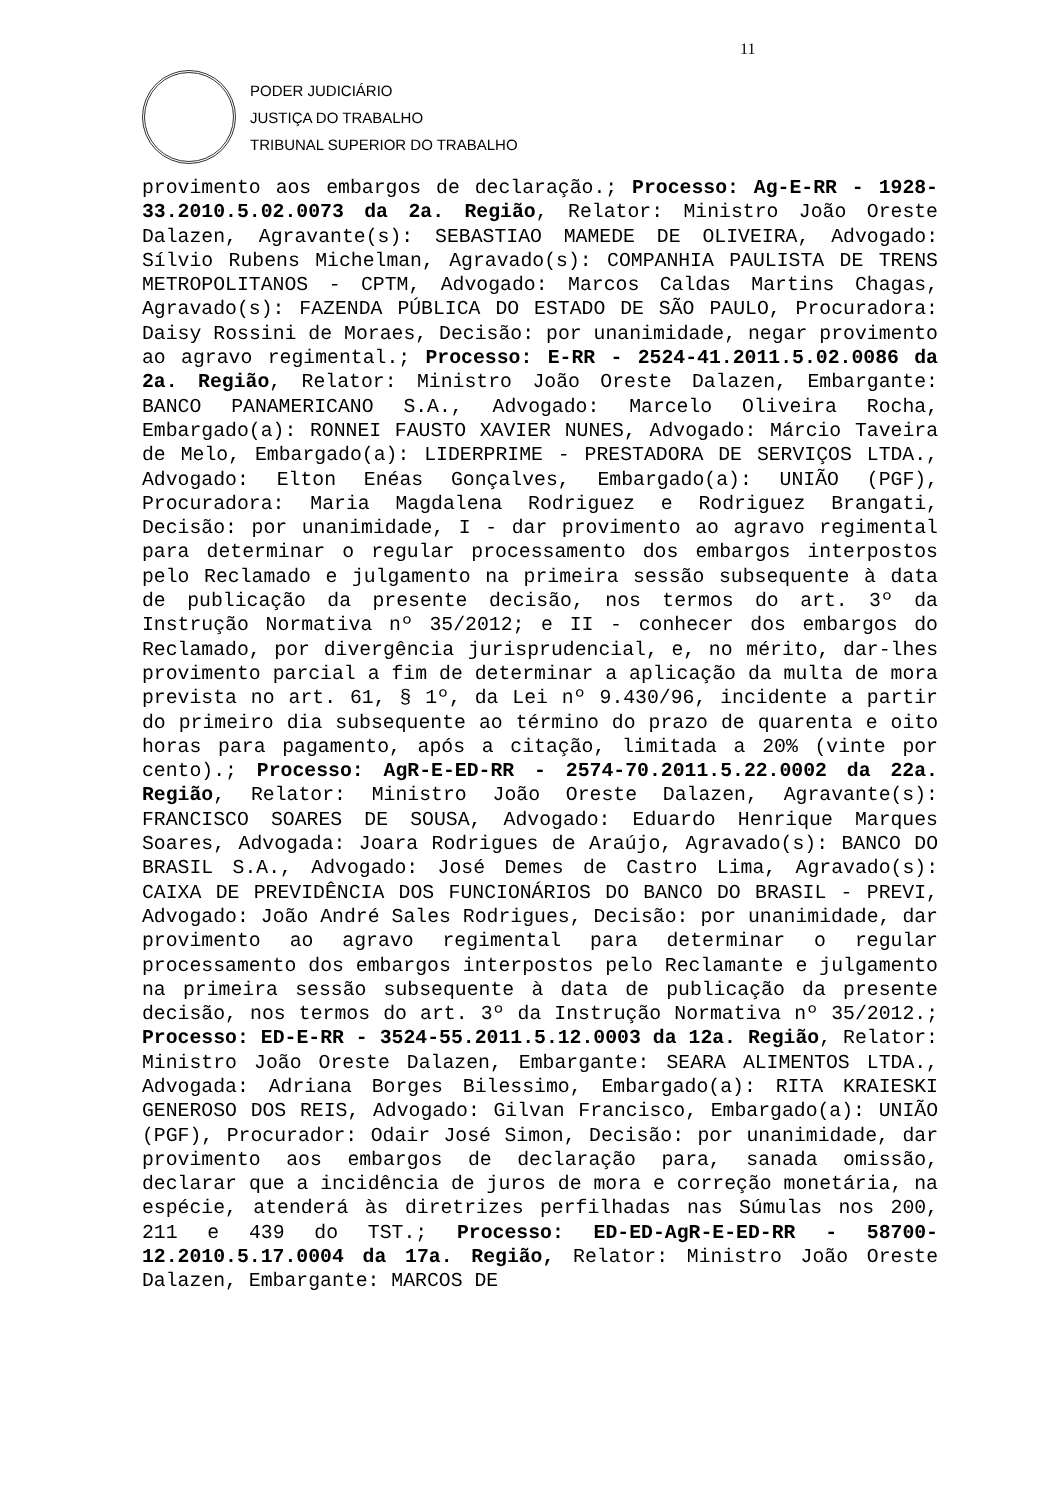11
PODER JUDICIÁRIO
JUSTIÇA DO TRABALHO
TRIBUNAL SUPERIOR DO TRABALHO
provimento aos embargos de declaração.; Processo: Ag-E-RR - 1928-33.2010.5.02.0073 da 2a. Região, Relator: Ministro João Oreste Dalazen, Agravante(s): SEBASTIAO MAMEDE DE OLIVEIRA, Advogado: Sílvio Rubens Michelman, Agravado(s): COMPANHIA PAULISTA DE TRENS METROPOLITANOS - CPTM, Advogado: Marcos Caldas Martins Chagas, Agravado(s): FAZENDA PÚBLICA DO ESTADO DE SÃO PAULO, Procuradora: Daisy Rossini de Moraes, Decisão: por unanimidade, negar provimento ao agravo regimental.; Processo: E-RR - 2524-41.2011.5.02.0086 da 2a. Região, Relator: Ministro João Oreste Dalazen, Embargante: BANCO PANAMERICANO S.A., Advogado: Marcelo Oliveira Rocha, Embargado(a): RONNEI FAUSTO XAVIER NUNES, Advogado: Márcio Taveira de Melo, Embargado(a): LIDERPRIME - PRESTADORA DE SERVIÇOS LTDA., Advogado: Elton Enéas Gonçalves, Embargado(a): UNIÃO (PGF), Procuradora: Maria Magdalena Rodriguez e Rodriguez Brangati, Decisão: por unanimidade, I - dar provimento ao agravo regimental para determinar o regular processamento dos embargos interpostos pelo Reclamado e julgamento na primeira sessão subsequente à data de publicação da presente decisão, nos termos do art. 3º da Instrução Normativa nº 35/2012; e II - conhecer dos embargos do Reclamado, por divergência jurisprudencial, e, no mérito, dar-lhes provimento parcial a fim de determinar a aplicação da multa de mora prevista no art. 61, § 1º, da Lei nº 9.430/96, incidente a partir do primeiro dia subsequente ao término do prazo de quarenta e oito horas para pagamento, após a citação, limitada a 20% (vinte por cento).; Processo: AgR-E-ED-RR - 2574-70.2011.5.22.0002 da 22a. Região, Relator: Ministro João Oreste Dalazen, Agravante(s): FRANCISCO SOARES DE SOUSA, Advogado: Eduardo Henrique Marques Soares, Advogada: Joara Rodrigues de Araújo, Agravado(s): BANCO DO BRASIL S.A., Advogado: José Demes de Castro Lima, Agravado(s): CAIXA DE PREVIDÊNCIA DOS FUNCIONÁRIOS DO BANCO DO BRASIL - PREVI, Advogado: João André Sales Rodrigues, Decisão: por unanimidade, dar provimento ao agravo regimental para determinar o regular processamento dos embargos interpostos pelo Reclamante e julgamento na primeira sessão subsequente à data de publicação da presente decisão, nos termos do art. 3º da Instrução Normativa nº 35/2012.; Processo: ED-E-RR - 3524-55.2011.5.12.0003 da 12a. Região, Relator: Ministro João Oreste Dalazen, Embargante: SEARA ALIMENTOS LTDA., Advogada: Adriana Borges Bilessimo, Embargado(a): RITA KRAIESKI GENEROSO DOS REIS, Advogado: Gilvan Francisco, Embargado(a): UNIÃO (PGF), Procurador: Odair José Simon, Decisão: por unanimidade, dar provimento aos embargos de declaração para, sanada omissão, declarar que a incidência de juros de mora e correção monetária, na espécie, atenderá às diretrizes perfilhadas nas Súmulas nos 200, 211 e 439 do TST.; Processo: ED-ED-AgR-E-ED-RR - 58700-12.2010.5.17.0004 da 17a. Região, Relator: Ministro João Oreste Dalazen, Embargante: MARCOS DE